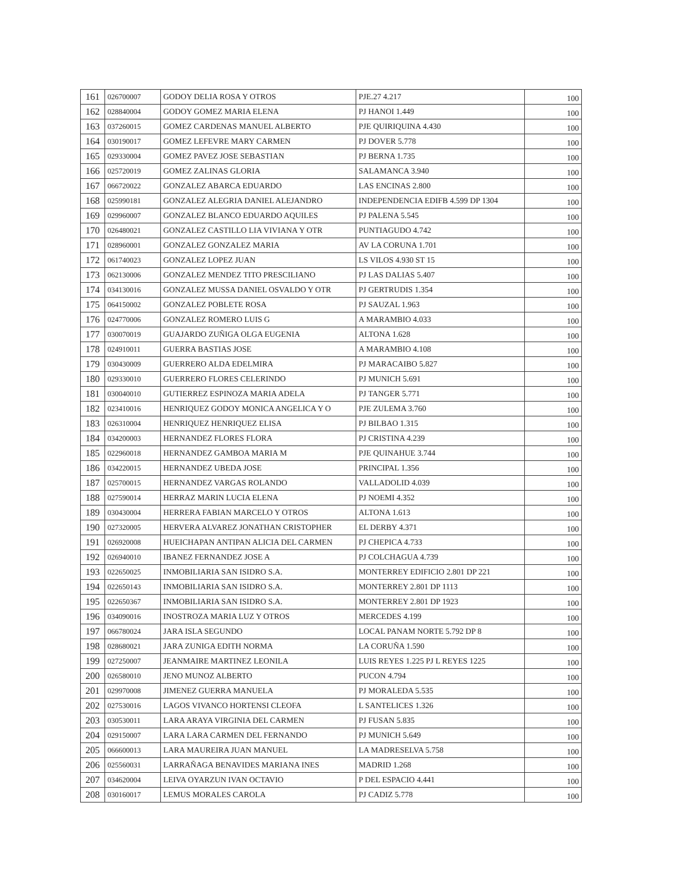| 161 | 026700007 | GODOY DELIA ROSA Y OTROS | PJE.27 4.217 | 100 |
| 162 | 028840004 | GODOY GOMEZ MARIA ELENA | PJ HANOI 1.449 | 100 |
| 163 | 037260015 | GOMEZ CARDENAS MANUEL ALBERTO | PJE QUIRIQUINA 4.430 | 100 |
| 164 | 030190017 | GOMEZ LEFEVRE MARY CARMEN | PJ DOVER 5.778 | 100 |
| 165 | 029330004 | GOMEZ PAVEZ JOSE SEBASTIAN | PJ BERNA 1.735 | 100 |
| 166 | 025720019 | GOMEZ ZALINAS GLORIA | SALAMANCA 3.940 | 100 |
| 167 | 066720022 | GONZALEZ ABARCA EDUARDO | LAS ENCINAS 2.800 | 100 |
| 168 | 025990181 | GONZALEZ ALEGRIA DANIEL ALEJANDRO | INDEPENDENCIA EDIFB 4.599 DP 1304 | 100 |
| 169 | 029960007 | GONZALEZ BLANCO EDUARDO AQUILES | PJ PALENA 5.545 | 100 |
| 170 | 026480021 | GONZALEZ CASTILLO LIA VIVIANA Y OTR | PUNTIAGUDO 4.742 | 100 |
| 171 | 028960001 | GONZALEZ GONZALEZ MARIA | AV LA CORUNA 1.701 | 100 |
| 172 | 061740023 | GONZALEZ LOPEZ JUAN | LS VILOS 4.930 ST 15 | 100 |
| 173 | 062130006 | GONZALEZ MENDEZ TITO PRESCILIANO | PJ LAS DALIAS 5.407 | 100 |
| 174 | 034130016 | GONZALEZ MUSSA DANIEL OSVALDO Y OTR | PJ GERTRUDIS 1.354 | 100 |
| 175 | 064150002 | GONZALEZ POBLETE ROSA | PJ SAUZAL 1.963 | 100 |
| 176 | 024770006 | GONZALEZ ROMERO LUIS G | A MARAMBIO 4.033 | 100 |
| 177 | 030070019 | GUAJARDO ZUÑIGA OLGA EUGENIA | ALTONA 1.628 | 100 |
| 178 | 024910011 | GUERRA BASTIAS JOSE | A MARAMBIO 4.108 | 100 |
| 179 | 030430009 | GUERRERO ALDA EDELMIRA | PJ MARACAIBO 5.827 | 100 |
| 180 | 029330010 | GUERRERO FLORES CELERINDO | PJ MUNICH 5.691 | 100 |
| 181 | 030040010 | GUTIERREZ ESPINOZA MARIA ADELA | PJ TANGER 5.771 | 100 |
| 182 | 023410016 | HENRIQUEZ GODOY MONICA ANGELICA Y O | PJE ZULEMA 3.760 | 100 |
| 183 | 026310004 | HENRIQUEZ HENRIQUEZ ELISA | PJ BILBAO 1.315 | 100 |
| 184 | 034200003 | HERNANDEZ FLORES FLORA | PJ CRISTINA 4.239 | 100 |
| 185 | 022960018 | HERNANDEZ GAMBOA MARIA M | PJE QUINAHUE 3.744 | 100 |
| 186 | 034220015 | HERNANDEZ UBEDA JOSE | PRINCIPAL 1.356 | 100 |
| 187 | 025700015 | HERNANDEZ VARGAS ROLANDO | VALLADOLID 4.039 | 100 |
| 188 | 027590014 | HERRAZ MARIN LUCIA ELENA | PJ NOEMI 4.352 | 100 |
| 189 | 030430004 | HERRERA FABIAN MARCELO Y OTROS | ALTONA 1.613 | 100 |
| 190 | 027320005 | HERVERA ALVAREZ JONATHAN CRISTOPHER | EL DERBY 4.371 | 100 |
| 191 | 026920008 | HUEICHAPAN ANTIPAN ALICIA DEL CARMEN | PJ CHEPICA 4.733 | 100 |
| 192 | 026940010 | IBANEZ FERNANDEZ JOSE A | PJ COLCHAGUA 4.739 | 100 |
| 193 | 022650025 | INMOBILIARIA SAN ISIDRO S.A. | MONTERREY EDIFICIO 2.801 DP 221 | 100 |
| 194 | 022650143 | INMOBILIARIA SAN ISIDRO S.A. | MONTERREY 2.801 DP 1113 | 100 |
| 195 | 022650367 | INMOBILIARIA SAN ISIDRO S.A. | MONTERREY 2.801 DP 1923 | 100 |
| 196 | 034090016 | INOSTROZA MARIA LUZ Y OTROS | MERCEDES 4.199 | 100 |
| 197 | 066780024 | JARA ISLA SEGUNDO | LOCAL PANAM NORTE 5.792 DP 8 | 100 |
| 198 | 028680021 | JARA ZUNIGA EDITH NORMA | LA CORUÑA 1.590 | 100 |
| 199 | 027250007 | JEANMAIRE MARTINEZ LEONILA | LUIS REYES 1.225 PJ L REYES 1225 | 100 |
| 200 | 026580010 | JENO MUNOZ ALBERTO | PUCON 4.794 | 100 |
| 201 | 029970008 | JIMENEZ GUERRA MANUELA | PJ MORALEDA 5.535 | 100 |
| 202 | 027530016 | LAGOS VIVANCO HORTENSI CLEOFA | L SANTELICES 1.326 | 100 |
| 203 | 030530011 | LARA ARAYA VIRGINIA DEL CARMEN | PJ FUSAN 5.835 | 100 |
| 204 | 029150007 | LARA LARA CARMEN DEL FERNANDO | PJ MUNICH 5.649 | 100 |
| 205 | 066600013 | LARA MAUREIRA JUAN MANUEL | LA MADRESELVA 5.758 | 100 |
| 206 | 025560031 | LARRAÑAGA BENAVIDES MARIANA INES | MADRID 1.268 | 100 |
| 207 | 034620004 | LEIVA OYARZUN IVAN OCTAVIO | P DEL ESPACIO 4.441 | 100 |
| 208 | 030160017 | LEMUS MORALES CAROLA | PJ CADIZ 5.778 | 100 |